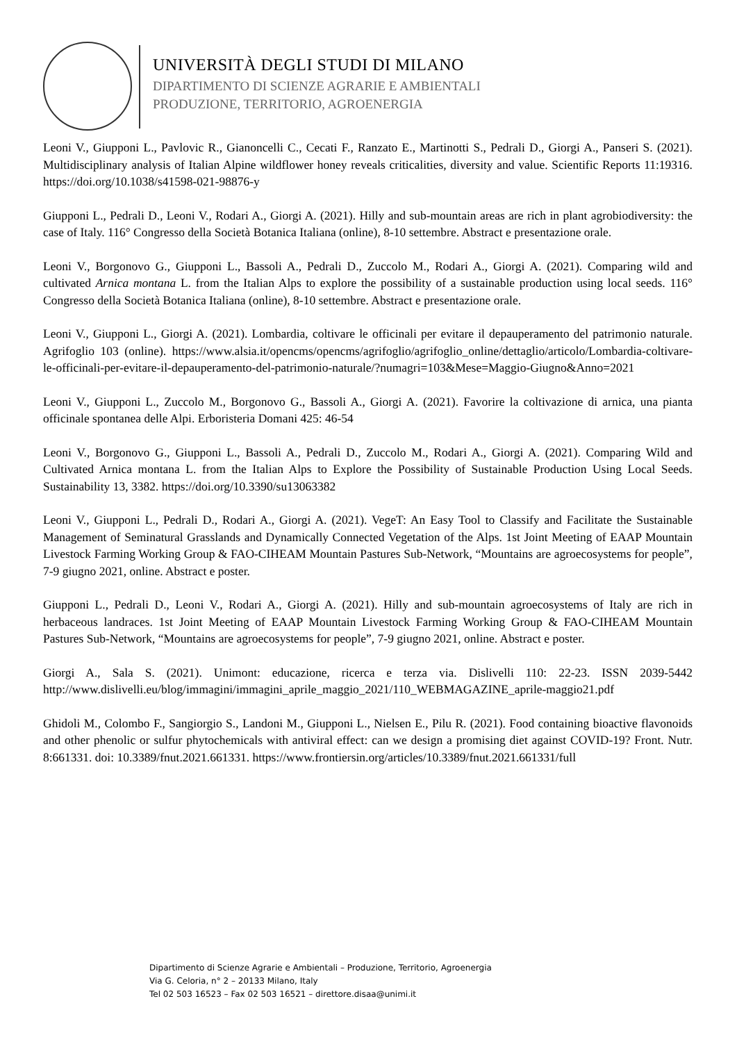UNIVERSITÀ DEGLI STUDI DI MILANO
DIPARTIMENTO DI SCIENZE AGRARIE E AMBIENTALI
PRODUZIONE, TERRITORIO, AGROENERGIA
Leoni V., Giupponi L., Pavlovic R., Gianoncelli C., Cecati F., Ranzato E., Martinotti S., Pedrali D., Giorgi A., Panseri S. (2021). Multidisciplinary analysis of Italian Alpine wildflower honey reveals criticalities, diversity and value. Scientific Reports 11:19316. https://doi.org/10.1038/s41598-021-98876-y
Giupponi L., Pedrali D., Leoni V., Rodari A., Giorgi A. (2021). Hilly and sub-mountain areas are rich in plant agrobiodiversity: the case of Italy. 116° Congresso della Società Botanica Italiana (online), 8-10 settembre. Abstract e presentazione orale.
Leoni V., Borgonovo G., Giupponi L., Bassoli A., Pedrali D., Zuccolo M., Rodari A., Giorgi A. (2021). Comparing wild and cultivated Arnica montana L. from the Italian Alps to explore the possibility of a sustainable production using local seeds. 116° Congresso della Società Botanica Italiana (online), 8-10 settembre. Abstract e presentazione orale.
Leoni V., Giupponi L., Giorgi A. (2021). Lombardia, coltivare le officinali per evitare il depauperamento del patrimonio naturale. Agrifoglio 103 (online). https://www.alsia.it/opencms/opencms/agrifoglio/agrifoglio_online/dettaglio/articolo/Lombardia-coltivare-le-officinali-per-evitare-il-depauperamento-del-patrimonio-naturale/?numagri=103&Mese=Maggio-Giugno&Anno=2021
Leoni V., Giupponi L., Zuccolo M., Borgonovo G., Bassoli A., Giorgi A. (2021). Favorire la coltivazione di arnica, una pianta officinale spontanea delle Alpi. Erboristeria Domani 425: 46-54
Leoni V., Borgonovo G., Giupponi L., Bassoli A., Pedrali D., Zuccolo M., Rodari A., Giorgi A. (2021). Comparing Wild and Cultivated Arnica montana L. from the Italian Alps to Explore the Possibility of Sustainable Production Using Local Seeds. Sustainability 13, 3382. https://doi.org/10.3390/su13063382
Leoni V., Giupponi L., Pedrali D., Rodari A., Giorgi A. (2021). VegeT: An Easy Tool to Classify and Facilitate the Sustainable Management of Seminatural Grasslands and Dynamically Connected Vegetation of the Alps. 1st Joint Meeting of EAAP Mountain Livestock Farming Working Group & FAO-CIHEAM Mountain Pastures Sub-Network, “Mountains are agroecosystems for people”, 7-9 giugno 2021, online. Abstract e poster.
Giupponi L., Pedrali D., Leoni V., Rodari A., Giorgi A. (2021). Hilly and sub-mountain agroecosystems of Italy are rich in herbaceous landraces. 1st Joint Meeting of EAAP Mountain Livestock Farming Working Group & FAO-CIHEAM Mountain Pastures Sub-Network, “Mountains are agroecosystems for people”, 7-9 giugno 2021, online. Abstract e poster.
Giorgi A., Sala S. (2021). Unimont: educazione, ricerca e terza via. Dislivelli 110: 22-23. ISSN 2039-5442 http://www.dislivelli.eu/blog/immagini/immagini_aprile_maggio_2021/110_WEBMAGAZINE_aprile-maggio21.pdf
Ghidoli M., Colombo F., Sangiorgio S., Landoni M., Giupponi L., Nielsen E., Pilu R. (2021). Food containing bioactive flavonoids and other phenolic or sulfur phytochemicals with antiviral effect: can we design a promising diet against COVID-19? Front. Nutr. 8:661331. doi: 10.3389/fnut.2021.661331. https://www.frontiersin.org/articles/10.3389/fnut.2021.661331/full
Dipartimento di Scienze Agrarie e Ambientali – Produzione, Territorio, Agroenergia
Via G. Celoria, n° 2 – 20133 Milano, Italy
Tel 02 503 16523 – Fax 02 503 16521 – direttore.disaa@unimi.it